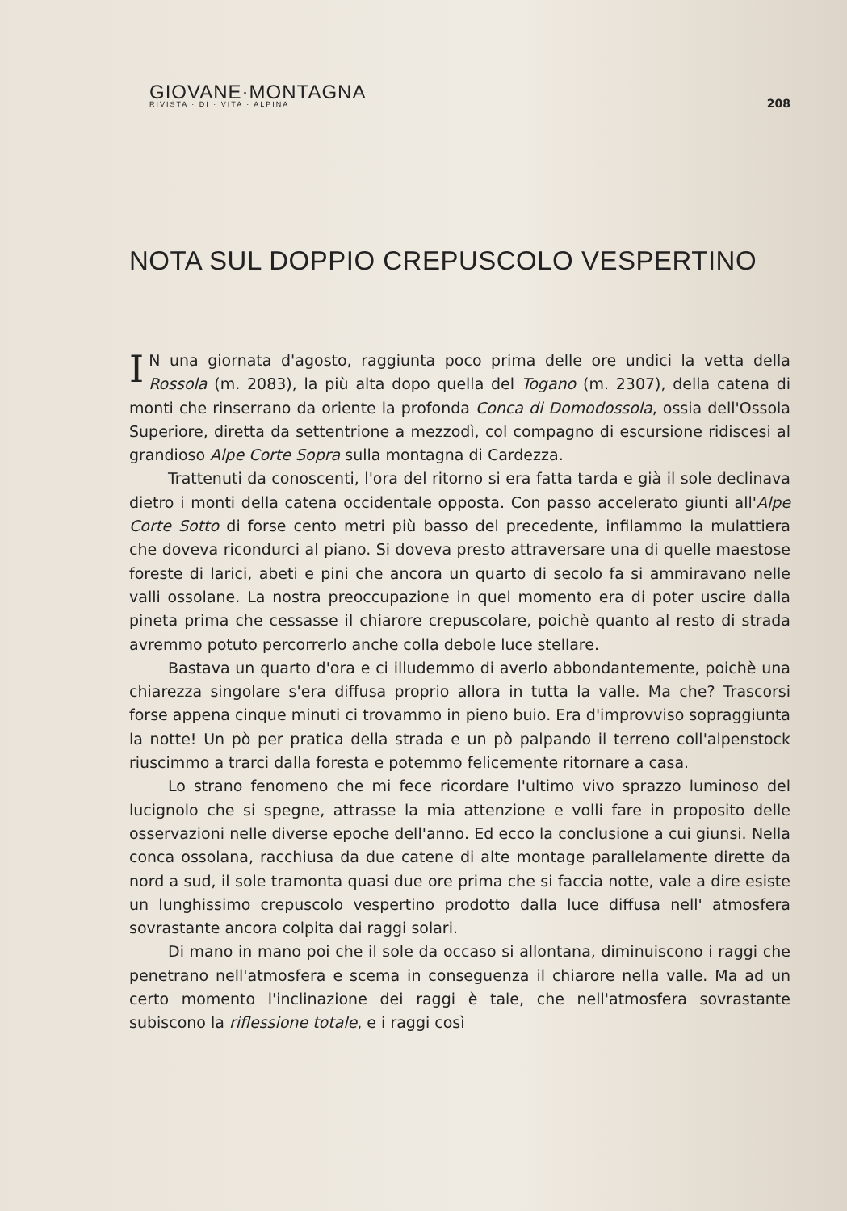GIOVANE·MONTAGNA
RIVISTA · DI · VITA · ALPINA
208
NOTA SUL DOPPIO CREPUSCOLO VESPERTINO
IN una giornata d'agosto, raggiunta poco prima delle ore undici la vetta della Rossola (m. 2083), la più alta dopo quella del Togano (m. 2307), della catena di monti che rinserrano da oriente la profonda Conca di Domodossola, ossia dell'Ossola Superiore, diretta da settentrione a mezzodì, col compagno di escursione ridiscesi al grandioso Alpe Corte Sopra sulla montagna di Cardezza.
Trattenuti da conoscenti, l'ora del ritorno si era fatta tarda e già il sole declinava dietro i monti della catena occidentale opposta. Con passo accelerato giunti all'Alpe Corte Sotto di forse cento metri più basso del precedente, infilammo la mulattiera che doveva ricondurci al piano. Si doveva presto attraversare una di quelle maestose foreste di larici, abeti e pini che ancora un quarto di secolo fa si ammiravano nelle valli ossolane. La nostra preoccupazione in quel momento era di poter uscire dalla pineta prima che cessasse il chiarore crepuscolare, poichè quanto al resto di strada avremmo potuto percorrerlo anche colla debole luce stellare.
Bastava un quarto d'ora e ci illudemmo di averlo abbondantemente, poichè una chiarezza singolare s'era diffusa proprio allora in tutta la valle. Ma che? Trascorsi forse appena cinque minuti ci trovammo in pieno buio. Era d'improvviso sopraggiunta la notte! Un pò per pratica della strada e un pò palpando il terreno coll'alpenstock riuscimmo a trarci dalla foresta e potemmo felicemente ritornare a casa.
Lo strano fenomeno che mi fece ricordare l'ultimo vivo sprazzo luminoso del lucignolo che si spegne, attrasse la mia attenzione e volli fare in proposito delle osservazioni nelle diverse epoche dell'anno. Ed ecco la conclusione a cui giunsi. Nella conca ossolana, racchiusa da due catene di alte montage parallelamente dirette da nord a sud, il sole tramonta quasi due ore prima che si faccia notte, vale a dire esiste un lunghissimo crepuscolo vespertino prodotto dalla luce diffusa nell' atmosfera sovrastante ancora colpita dai raggi solari.
Di mano in mano poi che il sole da occaso si allontana, diminuiscono i raggi che penetrano nell'atmosfera e scema in conseguenza il chiarore nella valle. Ma ad un certo momento l'inclinazione dei raggi è tale, che nell'atmosfera sovrastante subiscono la riflessione totale, e i raggi così